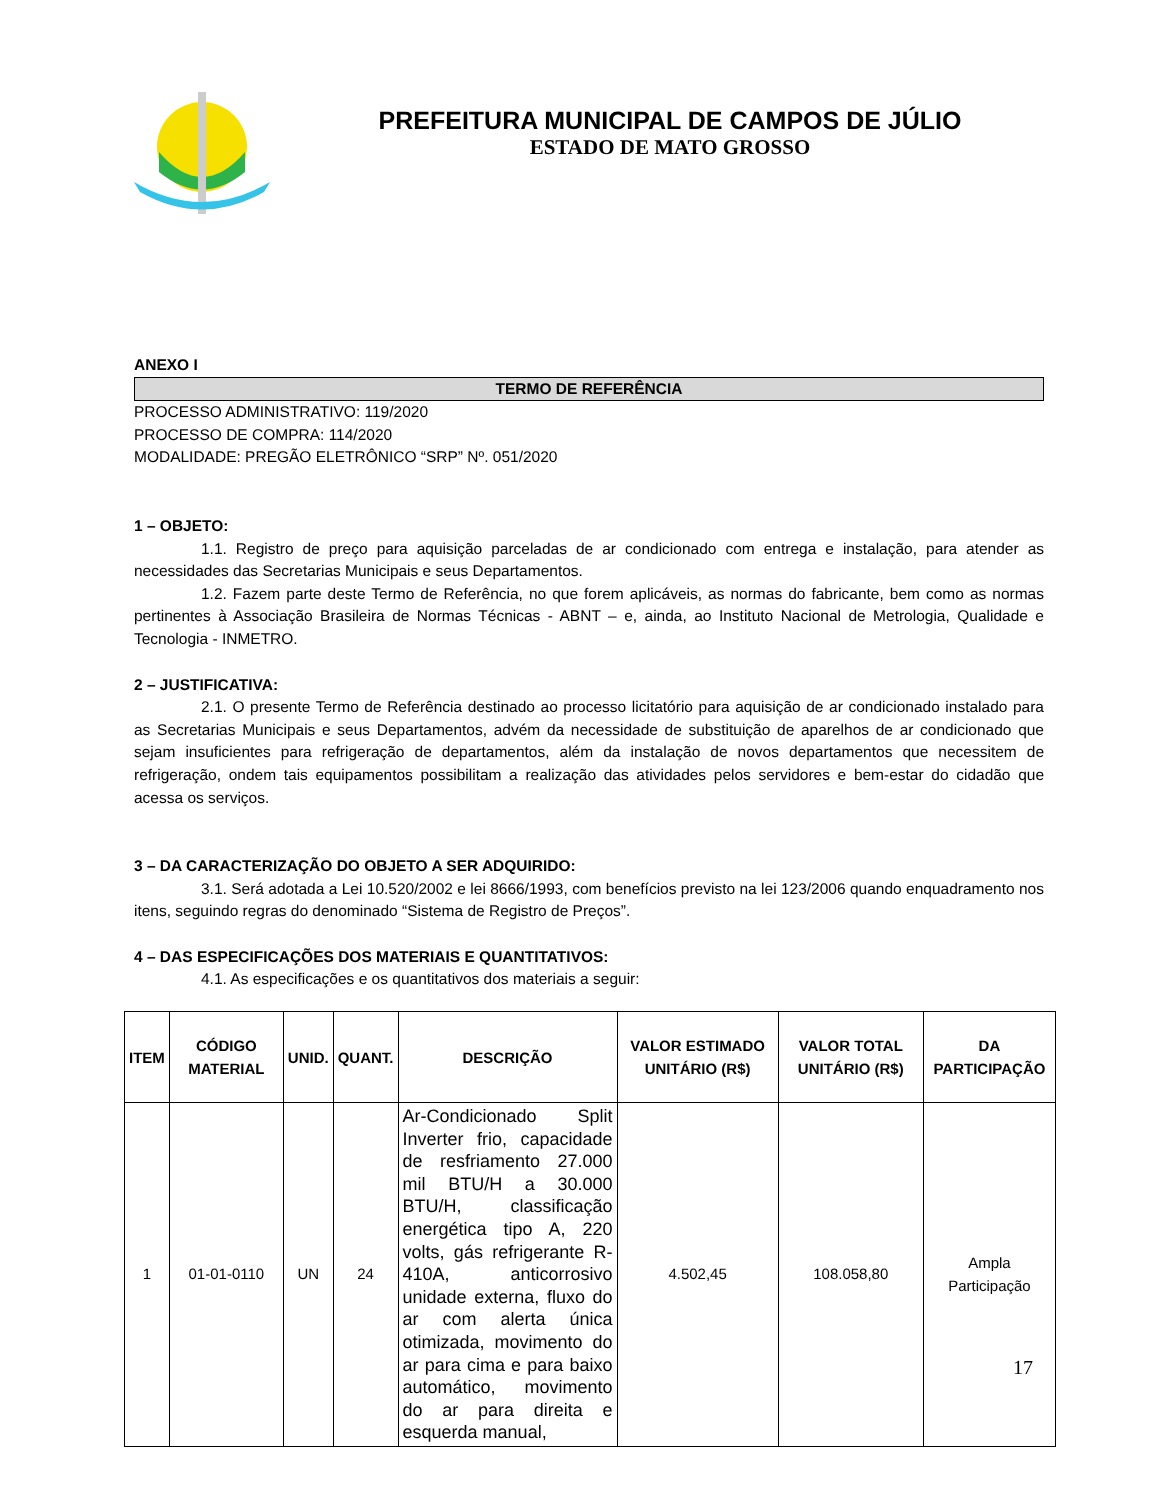PREFEITURA MUNICIPAL DE CAMPOS DE JÚLIO
ESTADO DE MATO GROSSO
ANEXO I
TERMO DE REFERÊNCIA
PROCESSO ADMINISTRATIVO: 119/2020
PROCESSO DE COMPRA: 114/2020
MODALIDADE: PREGÃO ELETRÔNICO “SRP” Nº. 051/2020
1 – OBJETO:
1.1. Registro de preço para aquisição parceladas de ar condicionado com entrega e instalação, para atender as necessidades das Secretarias Municipais e seus Departamentos.
1.2. Fazem parte deste Termo de Referência, no que forem aplicáveis, as normas do fabricante, bem como as normas pertinentes à Associação Brasileira de Normas Técnicas - ABNT – e, ainda, ao Instituto Nacional de Metrologia, Qualidade e Tecnologia - INMETRO.
2 – JUSTIFICATIVA:
2.1. O presente Termo de Referência destinado ao processo licitatório para aquisição de ar condicionado instalado para as Secretarias Municipais e seus Departamentos, advém da necessidade de substituição de aparelhos de ar condicionado que sejam insuficientes para refrigeração de departamentos, além da instalação de novos departamentos que necessitem de refrigeração, ondem tais equipamentos possibilitam a realização das atividades pelos servidores e bem-estar do cidadão que acessa os serviços.
3 – DA CARACTERIZAÇÃO DO OBJETO A SER ADQUIRIDO:
3.1. Será adotada a Lei 10.520/2002 e lei 8666/1993, com benefícios previsto na lei 123/2006 quando enquadramento nos itens, seguindo regras do denominado “Sistema de Registro de Preços”.
4 – DAS ESPECIFICAÇÕES DOS MATERIAIS E QUANTITATIVOS:
4.1. As especificações e os quantitativos dos materiais a seguir:
| ITEM | CÓDIGO MATERIAL | UNID. | QUANT. | DESCRIÇÃO | VALOR ESTIMADO UNITÁRIO (R$) | VALOR TOTAL UNITÁRIO (R$) | DA PARTICIPAÇÃO |
| --- | --- | --- | --- | --- | --- | --- | --- |
| 1 | 01-01-0110 | UN | 24 | Ar-Condicionado Split Inverter frio, capacidade de resfriamento 27.000 mil BTU/H a 30.000 BTU/H, classificação energética tipo A, 220 volts, gás refrigerante R-410A, anticorrosivo unidade externa, fluxo do ar com alerta única otimizada, movimento do ar para cima e para baixo automático, movimento do ar para direita e esquerda manual, | 4.502,45 | 108.058,80 | Ampla Participação |
17